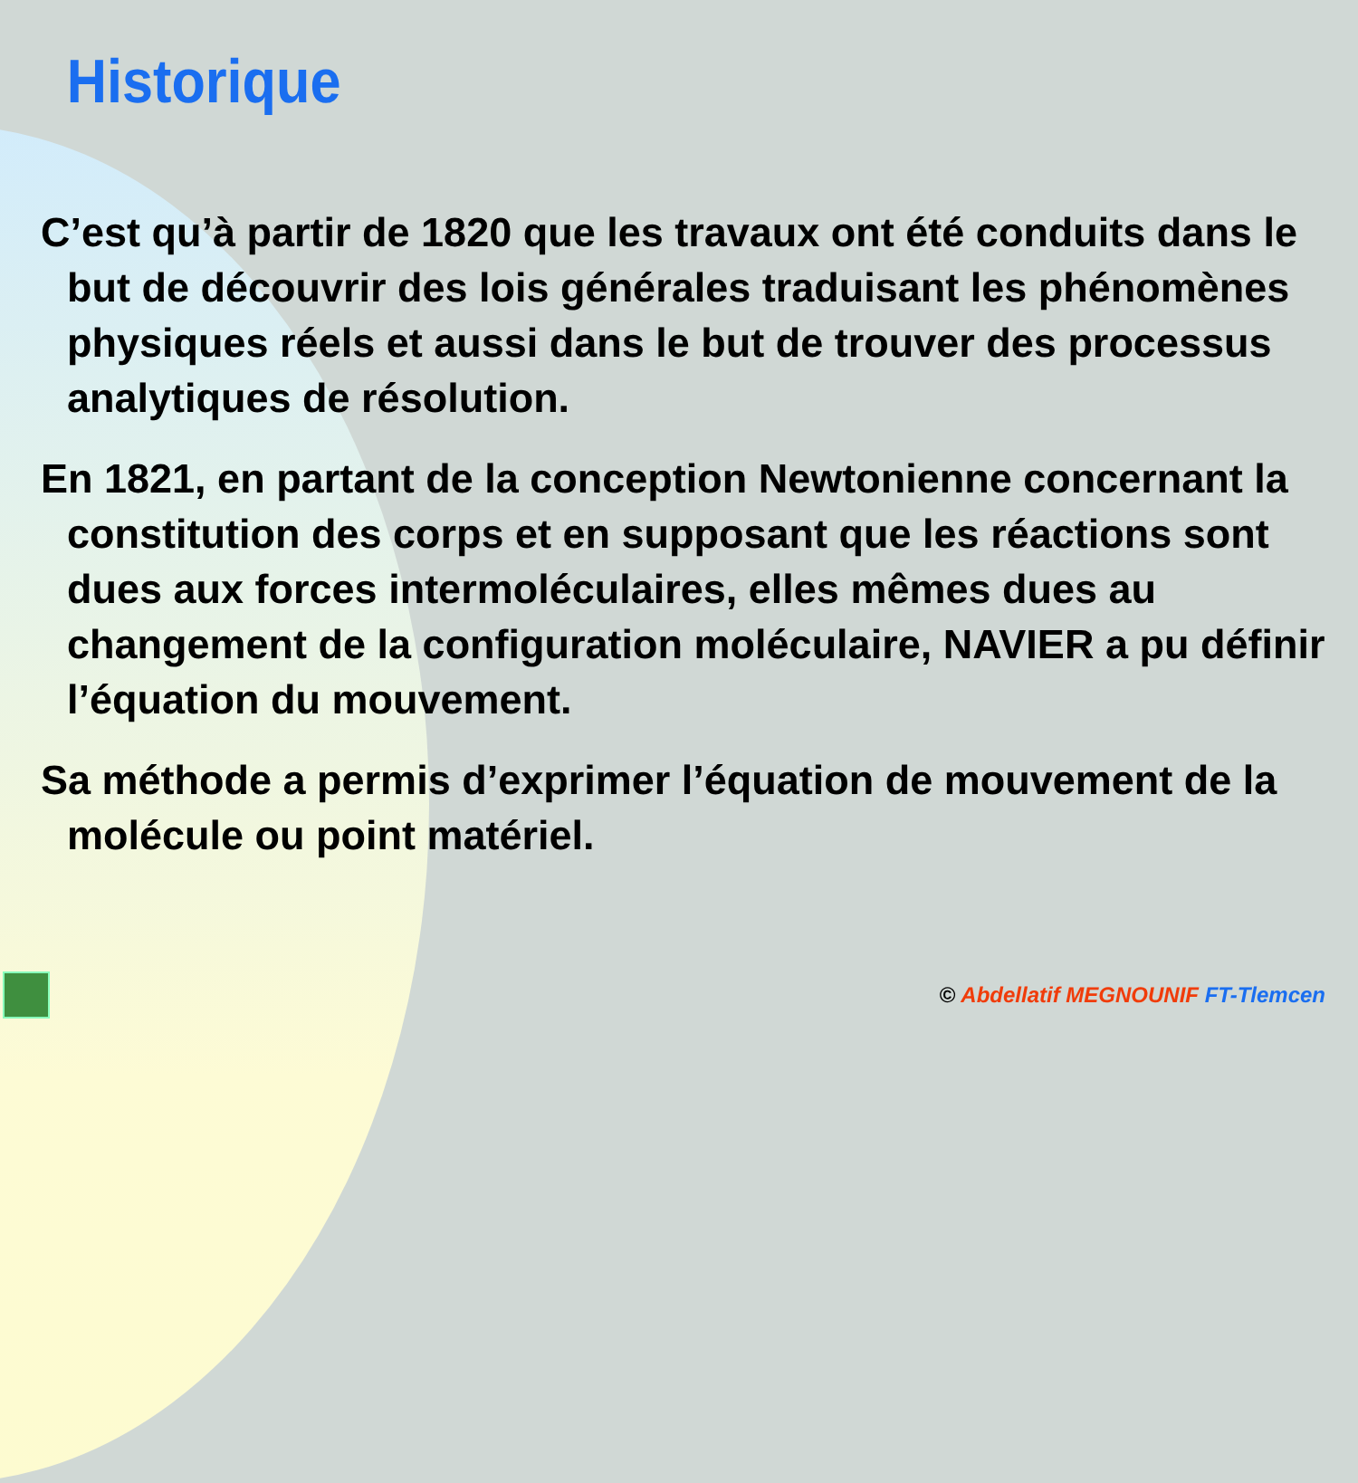Historique
C’est qu’à partir de 1820 que les travaux ont été conduits dans le but de découvrir des lois générales traduisant les phénomènes physiques réels et aussi dans le but de trouver des processus analytiques de résolution.
En 1821, en partant de la conception Newtonienne concernant la constitution des corps et en supposant que les réactions sont dues aux forces intermoléculaires, elles mêmes dues au changement de la configuration moléculaire, NAVIER a pu définir l’équation du mouvement.
Sa méthode a permis d’exprimer l’équation de mouvement de la molécule ou point matériel.
© Abdellatif MEGNOUNIF FT-Tlemcen